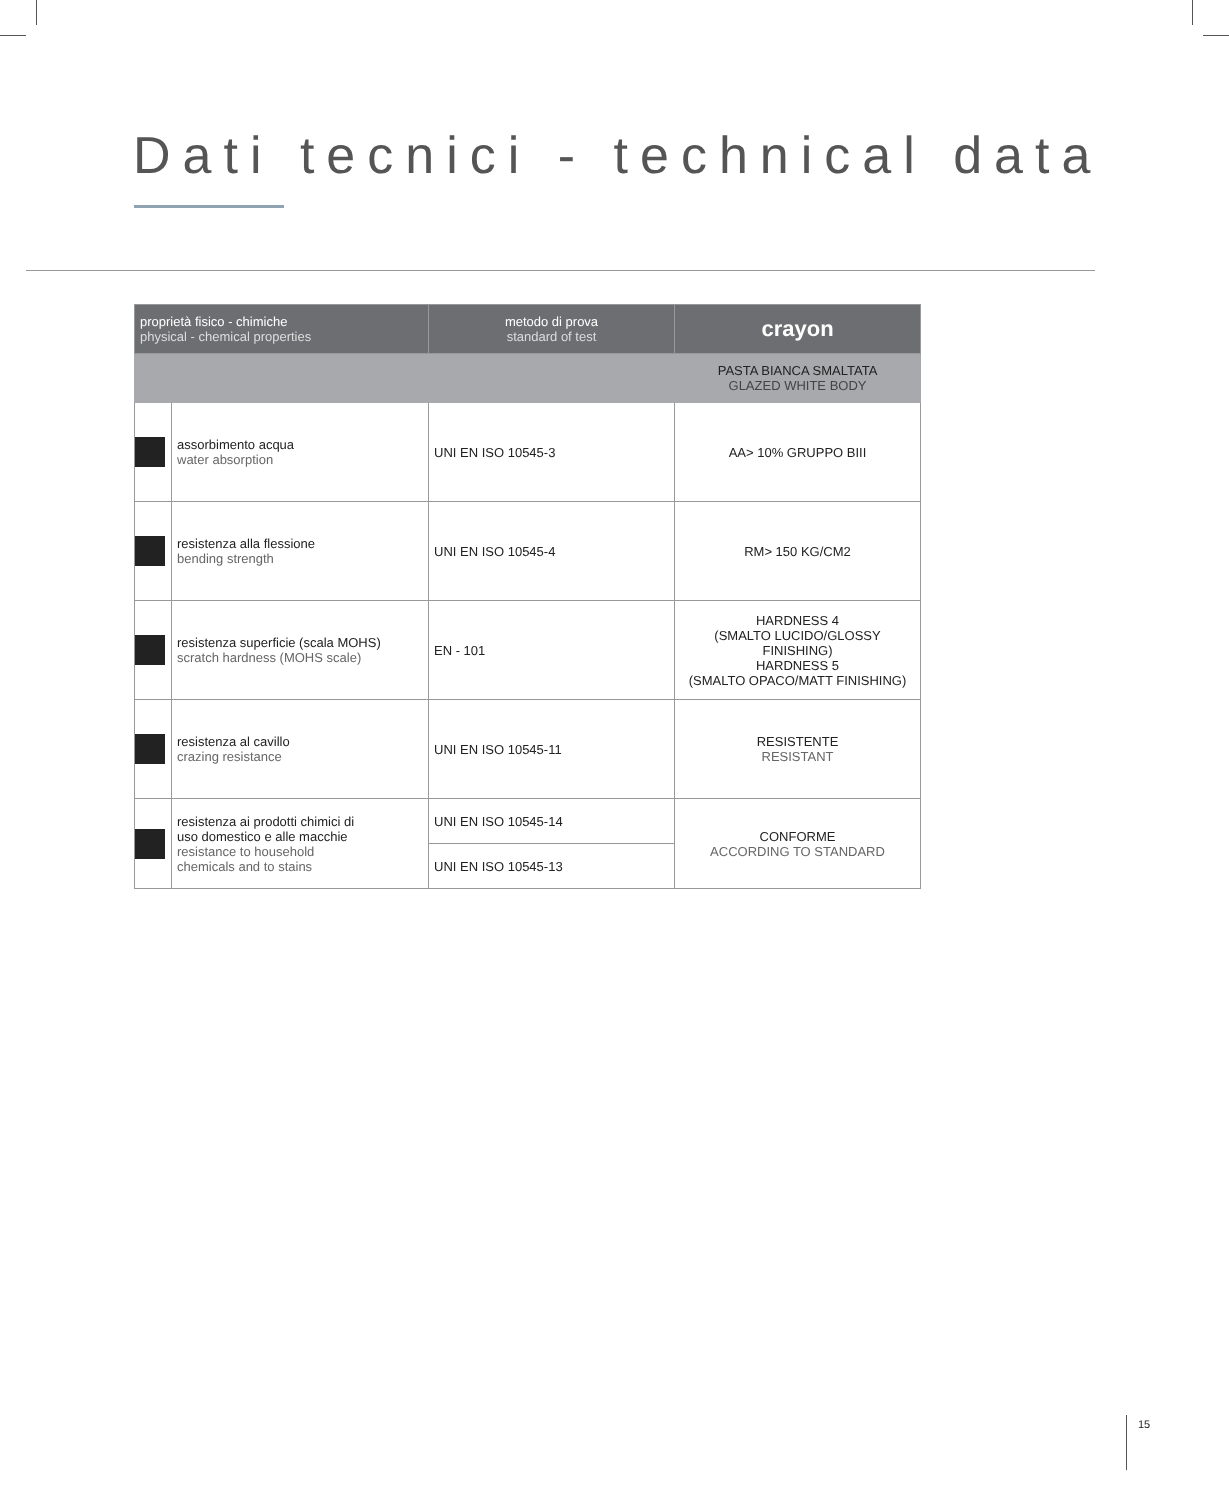Dati tecnici - technical data
| proprietà fisico - chimiche physical - chemical properties | | metodo di prova standard of test | crayon |
| --- | --- | --- | --- |
| | | | PASTA BIANCA SMALTATA GLAZED WHITE BODY |
| | assorbimento acqua water absorption | UNI EN ISO 10545-3 | AA> 10% GRUPPO BIII |
| | resistenza alla flessione bending strength | UNI EN ISO 10545-4 | RM> 150 KG/CM2 |
| | resistenza superficie (scala MOHS) scratch hardness (MOHS scale) | EN - 101 | HARDNESS 4 (SMALTO LUCIDO/GLOSSY FINISHING) HARDNESS 5 (SMALTO OPACO/MATT FINISHING) |
| | resistenza al cavillo crazing resistance | UNI EN ISO 10545-11 | RESISTENTE RESISTANT |
| | resistenza ai prodotti chimici di uso domestico e alle macchie resistance to household chemicals and to stains | UNI EN ISO 10545-14 | CONFORME ACCORDING TO STANDARD |
| | | UNI EN ISO 10545-13 | |
15